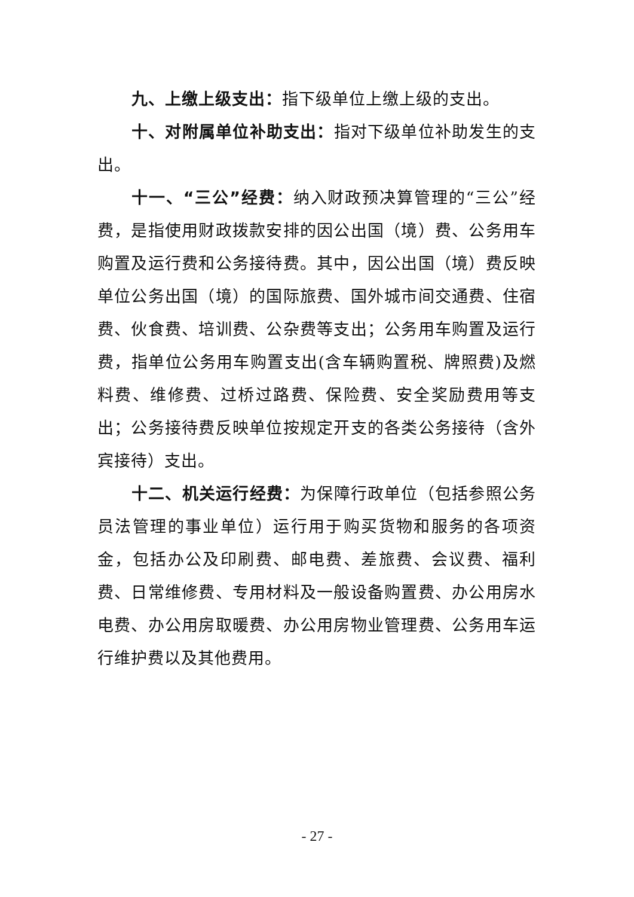九、上缴上级支出：指下级单位上缴上级的支出。
十、对附属单位补助支出：指对下级单位补助发生的支出。
十一、“三公”经费：纳入财政预决算管理的“三公”经费，是指使用财政拨款安排的因公出国（境）费、公务用车购置及运行费和公务接待费。其中，因公出国（境）费反映单位公务出国（境）的国际旅费、国外城市间交通费、住宿费、伙食费、培训费、公杂费等支出；公务用车购置及运行费，指单位公务用车购置支出(含车辆购置税、牌照费)及燃料费、维修费、过桥过路费、保险费、安全奖励费用等支出；公务接待费反映单位按规定开支的各类公务接待（含外宾接待）支出。
十二、机关运行经费：为保障行政单位（包括参照公务员法管理的事业单位）运行用于购买货物和服务的各项资金，包括办公及印刷费、邮电费、差旅费、会议费、福利费、日常维修费、专用材料及一般设备购置费、办公用房水电费、办公用房取暖费、办公用房物业管理费、公务用车运行维护费以及其他费用。
- 27 -